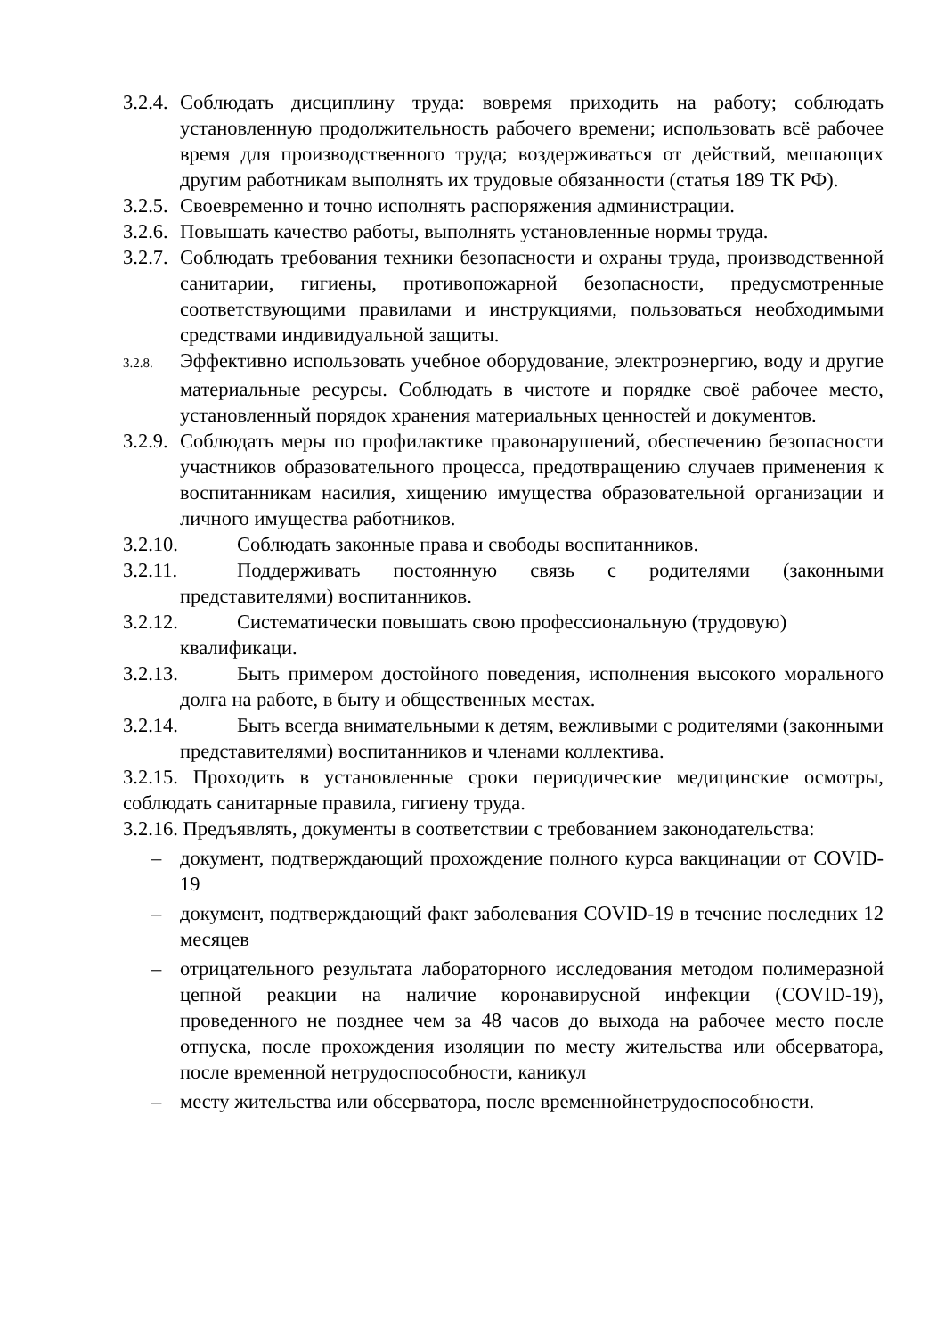3.2.4. Соблюдать дисциплину труда: вовремя приходить на работу; соблюдать установленную продолжительность рабочего времени; использовать всё рабочее время для производственного труда; воздерживаться от действий, мешающих другим работникам выполнять их трудовые обязанности (статья 189 ТК РФ).
3.2.5. Своевременно и точно исполнять распоряжения администрации.
3.2.6. Повышать качество работы, выполнять установленные нормы труда.
3.2.7. Соблюдать требования техники безопасности и охраны труда, производственной санитарии, гигиены, противопожарной безопасности, предусмотренные соответствующими правилами и инструкциями, пользоваться необходимыми средствами индивидуальной защиты.
3.2.8. Эффективно использовать учебное оборудование, электроэнергию, воду и другие материальные ресурсы. Соблюдать в чистоте и порядке своё рабочее место, установленный порядок хранения материальных ценностей и документов.
3.2.9. Соблюдать меры по профилактике правонарушений, обеспечению безопасности участников образовательного процесса, предотвращению случаев применения к воспитанникам насилия, хищению имущества образовательной организации и личного имущества работников.
3.2.10. Соблюдать законные права и свободы воспитанников.
3.2.11. Поддерживать постоянную связь с родителями (законными представителями) воспитанников.
3.2.12. Систематически повышать свою профессиональную (трудовую) квалификаци.
3.2.13. Быть примером достойного поведения, исполнения высокого морального долга на работе, в быту и общественных местах.
3.2.14. Быть всегда внимательными к детям, вежливыми с родителями (законными представителями) воспитанников и членами коллектива.
3.2.15. Проходить в установленные сроки периодические медицинские осмотры, соблюдать санитарные правила, гигиену труда.
3.2.16. Предъявлять, документы в соответствии с требованием законодательства:
– документ, подтверждающий прохождение полного курса вакцинации от COVID-19
– документ, подтверждающий факт заболевания COVID-19 в течение последних 12 месяцев
– отрицательного результата лабораторного исследования методом полимеразной цепной реакции на наличие коронавирусной инфекции (COVID-19), проведенного не позднее чем за 48 часов до выхода на рабочее место после отпуска, после прохождения изоляции по месту жительства или обсерватора, после временной нетрудоспособности, каникул
– месту жительства или обсерватора, после временнойнетрудоспособности.